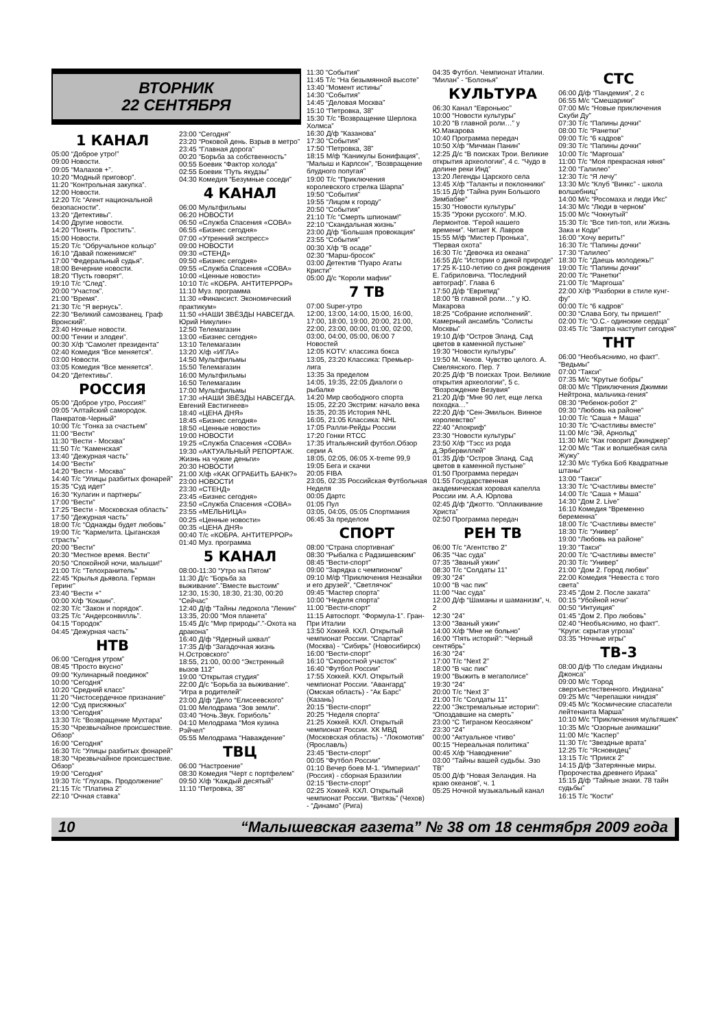ВТОРНИК
22 СЕНТЯБРЯ
1 КАНАЛ
05:00 “Доброе утро!”
09:00 Новости.
09:05 “Малахов +”.
10:20 “Модный приговор”.
11:20 “Контрольная закупка”.
12:00 Новости.
12:20 Т/с “Агент национальной безопасности”.
13:20 “Детективы”.
14:00 Другие новости.
14:20 “Понять. Простить”.
15:00 Новости.
15:20 Т/с “Обручальное кольцо”
16:10 “Давай поженимся!”
17:00 “Федеральный судья”.
18:00 Вечерние новости.
18:20 “Пусть говорят”.
19:10 Т/с “След”.
20:00 “Участок”.
21:00 “Время”.
21:30 Т/с “Я вернусь”.
22:30 “Великий самозванец. Граф Вронский”.
23:40 Ночные новости.
00:00 “Гении и злодеи”.
00:30 Х/ф “Самолет президента”
02:40 Комедия “Все меняется”.
03:00 Новости.
03:05 Комедия “Все меняется”.
04:20 “Детективы”.
РОССИЯ
05:00 “Доброе утро, Россия!”
09:05 “Алтайский самородок. Панкратов-Черный”
10:00 Т/с “Гонка за счастьем”
11:00 “Вести”
11:30 “Вести - Москва”
11:50 Т/с “Каменская”
13:40 “Дежурная часть”
14:00 “Вести”
14:20 “Вести - Москва”
14:40 Т/с “Улицы разбитых фонарей”
15:35 “Суд идет”
16:30 “Кулагин и партнеры”
17:00 “Вести”
17:25 “Вести - Московская область”
17:50 “Дежурная часть”
18:00 Т/с “Однажды будет любовь”
19:00 Т/с “Кармелита. Цыганская страсть”
20:00 “Вести”
20:30 “Местное время. Вести”
20:50 “Спокойной ночи, малыши!”
21:00 Т/с “Телохранитель”
22:45 “Крылья дьявола. Герман Геринг”
23:40 “Вести +”
00:00 Х/ф “Кокаин”.
02:30 Т/с “Закон и порядок”.
03:25 Т/с “Андерсонвилль”.
04:15 “Городок”
04:45 “Дежурная часть”
НТВ
06:00 “Сегодня утром”
08:45 “Просто вкусно”
09:00 “Кулинарный поединок”
10:00 “Сегодня”
10:20 “Средний класс”
11:20 “Чистосердечное признание”
12:00 “Суд присяжных”
13:00 “Сегодня”
13:30 Т/с “Возвращение Мухтара”
15:30 “Чрезвычайное происшествие. Обзор”
16:00 “Сегодня”
16:30 Т/с “Улицы разбитых фонарей”
18:30 “Чрезвычайное происшествие. Обзор”
19:00 “Сегодня”
19:30 Т/с “Глухарь. Продолжение”
21:15 Т/с “Платина 2”
22:10 “Очная ставка”
23:00 “Сегодня”
23:20 “Роковой день. Взрыв в метро”
23:45 “Главная дорога”
00:20 “Борьба за собственность”
00:55 Боевик “Фактор холода”
02:55 Боевик “Путь якудзы”
04:30 Комедия “Безумные соседи”
4 КАНАЛ
06:00 Мультфильмы
06:20 НОВОСТИ
06:50 «Служба Спасения «СОВА»
06:55 «Бизнес сегодня»
07:00 «Утренний экспресс»
09:00 НОВОСТИ
09:30 «СТЕНД»
09:50 «Бизнес сегодня»
09:55 «Служба Спасения «СОВА»
10:00 «Ценные новости»
10:10 Т/с «КОБРА. АНТИТЕРРОР»
11:10 Муз. программа
11:30 «Финансист. Экономический практикум»
11:50 «НАШИ ЗВЁЗДЫ НАВСЕГДА. Юрий Никулин»
12:50 Телемагазин
13:00 «Бизнес сегодня»
13:10 Телемагазин
13:20 Х/ф «ИГЛА»
14:50 Мультфильмы
15:50 Телемагазин
16:00 Мультфильмы
16:50 Телемагазин
17:00 Мультфильмы
17:30 «НАШИ ЗВЁЗДЫ НАВСЕГДА. Евгений Евстигнеев»
18:40 «ЦЕНА ДНЯ»
18:45 «Бизнес сегодня»
18:50 «Ценные новости»
19:00 НОВОСТИ
19:25 «Служба Спасения «СОВА»
19:30 «АКТУАЛЬНЫЙ РЕПОРТАЖ. Жизнь на чужие деньги»
20:30 НОВОСТИ
21:00 Х/ф «КАК ОГРАБИТЬ БАНК?»
23:00 НОВОСТИ
23:30 «СТЕНД»
23:45 «Бизнес сегодня»
23:50 «Служба Спасения «СОВА»
23:55 «МЕЛЬНИЦА»
00:25 «Ценные новости»
00:35 «ЦЕНА ДНЯ»
00:40 Т/с «КОБРА. АНТИТЕРРОР»
01:40 Муз. программа
5 КАНАЛ
08:00-11:30 “Утро на Пятом”
11:30 Д/с “Борьба за выживание”.”Вместе выстоим”
12:30, 15:30, 18:30, 21:30, 00:20 “Сейчас”
12:40 Д/ф “Тайны ледокола “Ленин”
13:35, 20:00 “Моя планета”
15:45 Д/с “Мир природы”.”-Охота на дракона”
16:40 Д/ф “Ядерный шквал”
17:35 Д/ф “Загадочная жизнь Н.Островского”
18:55, 21:00, 00:00 “Экстренный вызов 112”
19:00 “Открытая студия”
22:00 Д/с “Борьба за выживание”. “Игра в родителей”
23:00 Д/ф “Дело “Елисеевского”
01:00 Мелодрама “Зов земли”.
03:40 “Ночь.Звук. Гориболь”
04:10 Мелодрама “Моя кузина Рэйчел”
05:55 Мелодрама “Наваждение”
ТВЦ
06:00 “Настроение”
08:30 Комедия “Черт с портфелем”
09:50 Х/ф “Каждый десятый”
11:10 “Петровка, 38”
11:30 “События”
11:45 Т/с “На безымянной высоте”
13:40 “Момент истины”
14:30 “События”
14:45 “Деловая Москва”
15:10 “Петровка, 38”
15:30 Т/с “Возвращение Шерлока Холмса”
16:30 Д/ф “Казанова”
17:30 “События”
17:50 “Петровка, 38”
18:15 М/ф “Каникулы Бонифация”, “Малыш и Карлсон”, “Возвращение блудного попугая”
19:00 Т/с “Приключения королевского стрелка Шарпа”
19:50 “События”
19:55 “Лицом к городу”
20:50 “События”
21:10 Т/с “Смерть шпионам!”
22:10 “Скандальная жизнь”
23:00 Д/ф “Большая провокация”
23:55 “События”
00:30 Х/ф “В осаде”
02:30 “Марш-бросок”
03:00 Детектив “Пуаро Агаты Кристи”
05:00 Д/с “Короли мафии”
7 ТВ
07:00 Super-утро
12:00, 13:00, 14:00, 15:00, 16:00, 17:00, 18:00, 19:00, 20:00, 21:00, 22:00, 23:00, 00:00, 01:00, 02:00, 03:00, 04:00, 05:00, 06:00 7 Новостей
12:05 KOTV: классика бокса
13:05, 23:20 Классика: Премьер-лига
13:35 За пределом
14:05, 19:35, 22:05 Диалоги о рыбалке
14:20 Мир свободного спорта
15:05, 22:20 Экстрим: начало века
15:35, 20:35 История NHL
16:05, 21:05 Классика: NHL
17:05 Ралли-Рейды России
17:20 Гонки RTCC
17:35 Итальянский футбол.Обзор серии А
18:05, 02:05, 06:05 X-treme 99,9
19:05 Бега и скачки
20:05 FIBA
23:05, 02:35 Российская Футбольная Неделя
00:05 Дартс
01:05 Пул
03:05, 04:05, 05:05 Спортмания
06:45 За пределом
СПОРТ
08:00 “Страна спортивная”
08:30 “Рыбалка с Радзишевским”
08:45 “Вести-спорт”
09:00 “Зарядка с чемпионом”
09:10 М/ф “Приключения Незнайки и его друзей”, “Светлячок”
09:45 “Мастер спорта”
10:00 “Неделя спорта”
11:00 “Вести-спорт”
11:15 Автоспорт. “Формула-1”. Гран-При Италии
13:50 Хоккей. КХЛ. Открытый чемпионат России. “Спартак” (Москва) - “Сибирь” (Новосибирск)
16:00 “Вести-спорт”
16:10 “Скоростной участок”
16:40 “Футбол России”
17:55 Хоккей. КХЛ. Открытый чемпионат России. “Авангард” (Омская область) - “Ак Барс” (Казань)
20:15 “Вести-спорт”
20:25 “Неделя спорта”
21:25 Хоккей. КХЛ. Открытый чемпионат России. ХК МВД (Московская область) - “Локомотив” (Ярославль)
23:45 “Вести-спорт”
00:05 “Футбол России”
01:10 Вечер боев М-1. “Империал” (Россия) - сборная Бразилии
02:15 “Вести-спорт”
02:25 Хоккей. КХЛ. Открытый чемпионат России. “Витязь” (Чехов) - “Динамо” (Рига)
04:35 Футбол. Чемпионат Италии. “Милан” - “Болонья”
КУЛЬТУРА
06:30 Канал “Евроньюс”
10:00 “Новости культуры”
10:20 “В главной роли…” у Ю.Макарова
10:40 Программа передач
10:50 Х/ф “Мичман Панин”
12:25 Д/с “В поисках Трои. Великие открытия археологии”, 4 с. “Чудо в долине реки Инд”
13:20 Легенды Царского села
13:45 Х/ф “Таланты и поклонники”
15:15 Д/ф “Тайна руин Большого Зимбабве”
15:30 “Новости культуры”
15:35 “Уроки русского”. М.Ю. Лермонтов. “Герой нашего времени”. Читает К. Лавров
15:55 М/ф “Мистер Пронька”, “Первая охота”
16:30 Т/с “Девочка из океана”
16:55 Д/с “Истории о дикой природе”
17:25 К-110-летию со дня рождения Е. Габриловича. “Последний автограф”. Глава 6
17:50 Д/ф “Еврипид”
18:00 “В главной роли…” у Ю. Макарова
18:25 “Собрание исполнений”. Камерный ансамбль “Солисты Москвы”
19:10 Д/ф “Остров Эланд. Сад цветов в каменной пустыне”
19:30 “Новости культуры”
19:50 М. Чехов. Чувство целого. А. Смелянского. Пер. 7
20:25 Д/ф “В поисках Трои. Великие открытия археологии”, 5 с. “Возрождение Везувия”
21:20 Д/ф “Мне 90 лет, еще легка походка…”
22:20 Д/ф “Сен-Эмильон. Винное королевство”
22:40 “Апокриф”
23:30 “Новости культуры”
23:50 Х/ф “Тэсс из рода д,Эрбервиллей”
01:35 Д/ф “Остров Эланд. Сад цветов в каменной пустыне”
01:50 Программа передач
01:55 Государственная академическая хоровая капелла России им. А.А. Юрлова
02:45 Д/ф “Джотто. “Оплакивание Христа”
02:50 Программа передач
РЕН ТВ
06:00 Т/с “Агентство 2”
06:35 “Час суда”
07:35 “Званый ужин”
08:30 Т/с “Солдаты 11”
09:30 “24”
10:00 “В час пик”
11:00 “Час суда”
12:00 Д/ф “Шаманы и шаманизм”, ч. 2
12:30 “24”
13:00 “Званый ужин”
14:00 Х/ф “Мне не больно”
16:00 “Пять историй”: “Черный сентябрь”
16:30 “24”
17:00 Т/с “Next 2”
18:00 “В час пик”
19:00 “Выжить в мегаполисе”
19:30 “24”
20:00 Т/с “Next 3”
21:00 Т/с “Солдаты 11”
22:00 “Экстремальные истории”: “Опоздавшие на смерть”
23:00 “С Тиграном Кеосаяном”
23:30 “24”
00:00 “Актуальное чтиво”
00:15 “Нереальная политика”
00:45 Х/ф “Наводнение”
03:00 “Тайны вашей судьбы. Эзо ТВ”
05:00 Д/ф “Новая Зеландия. На краю океанов”, ч. 1
05:25 Ночной музыкальный канал
СТС
06:00 Д/ф “Пандемия”, 2 с
06:55 М/с “Смешарики”
07:00 М/с “Новые приключения Скуби Ду”
07:30 Т/с “Папины дочки”
08:00 Т/с “Ранетки”
09:00 Т/с “6 кадров”
09:30 Т/с “Папины дочки”
10:00 Т/с “Маргоша”
11:00 Т/с “Моя прекрасная няня”
12:00 “Галилео”
12:30 Т/с “Я лечу”
13:30 М/с “Клуб “Винкс” - школа волшебниц”
14:00 М/с “Росомаха и люди Икс”
14:30 М/с “Люди в черном”
15:00 М/с “Чокнутый”
15:30 Т/с “Все тип-топ, или Жизнь Зака и Коди”
16:00 “Хочу верить!”
16:30 Т/с “Папины дочки”
17:30 “Галилео”
18:30 Т/с “Даешь молодежь!”
19:00 Т/с “Папины дочки”
20:00 Т/с “Ранетки”
21:00 Т/с “Маргоша”
22:00 Х/ф “Разборки в стиле кунг-фу”
00:00 Т/с “6 кадров”
00:30 “Слава Богу, ты пришел!”
02:00 Т/с “О.С.- одинокие сердца”
03:45 Т/с “Завтра наступит сегодня”
ТНТ
06:00 “Необъяснимо, но факт”. “Ведьмы”
07:00 “Такси”
07:35 М/с “Крутые бобры”
08:00 М/с “Приключения Джимми Нейтрона, мальчика-гения”
08:30 “Ребенок-робот 2”
09:30 “Любовь на районе”
10:00 Т/с “Саша + Маша”
10:30 Т/с “Счастливы вместе”
11:00 М/с “Эй, Арнольд”
11:30 М/с “Как говорит Джинджер”
12:00 М/с “Так и волшебная сила Жужу”
12:30 М/с “Губка Боб Квадратные штаны”
13:00 “Такси”
13:30 Т/с “Счастливы вместе”
14:00 Т/с “Саша + Маша”
14:30 “Дом 2. Live”
16:10 Комедия “Временно беременна”
18:00 Т/с “Счастливы вместе”
18:30 Т/с “Универ”
19:00 “Любовь на районе”
19:30 “Такси”
20:00 Т/с “Счастливы вместе”
20:30 Т/с “Универ”
21:00 “Дом 2. Город любви”
22:00 Комедия “Невеста с того света”
23:45 “Дом 2. После заката”
00:15 “Убойной ночи”
00:50 “Интуиция”
01:45 “Дом 2. Про любовь”
02:40 “Необъяснимо, но факт”. “Круги: скрытая угроза”
03:35 “Ночные игры”
ТВ-3
08:00 Д/ф “По следам Индианы Джонса”
09:00 М/с “Город сверхъестественного. Индиана”
09:25 М/с “Черепашки ниндзя”
09:45 М/с “Космические спасатели лейтенанта Марша”
10:10 М/с “Приключения мультяшек”
10:35 М/с “Озорные анимашки”
11:00 М/с “Каспер”
11:30 Т/с “Звездные врата”
12:25 Т/с “Ясновидец”
13:15 Т/с “Прииск 2”
14:15 Д/ф “Затерянные миры. Пророчества древнего Ирака”
15:15 Д/ф “Тайные знаки. 78 тайн судьбы”
16:15 Т/с “Кости”
10 “Малышевская газета” № 38 от 18 сентября 2009 года